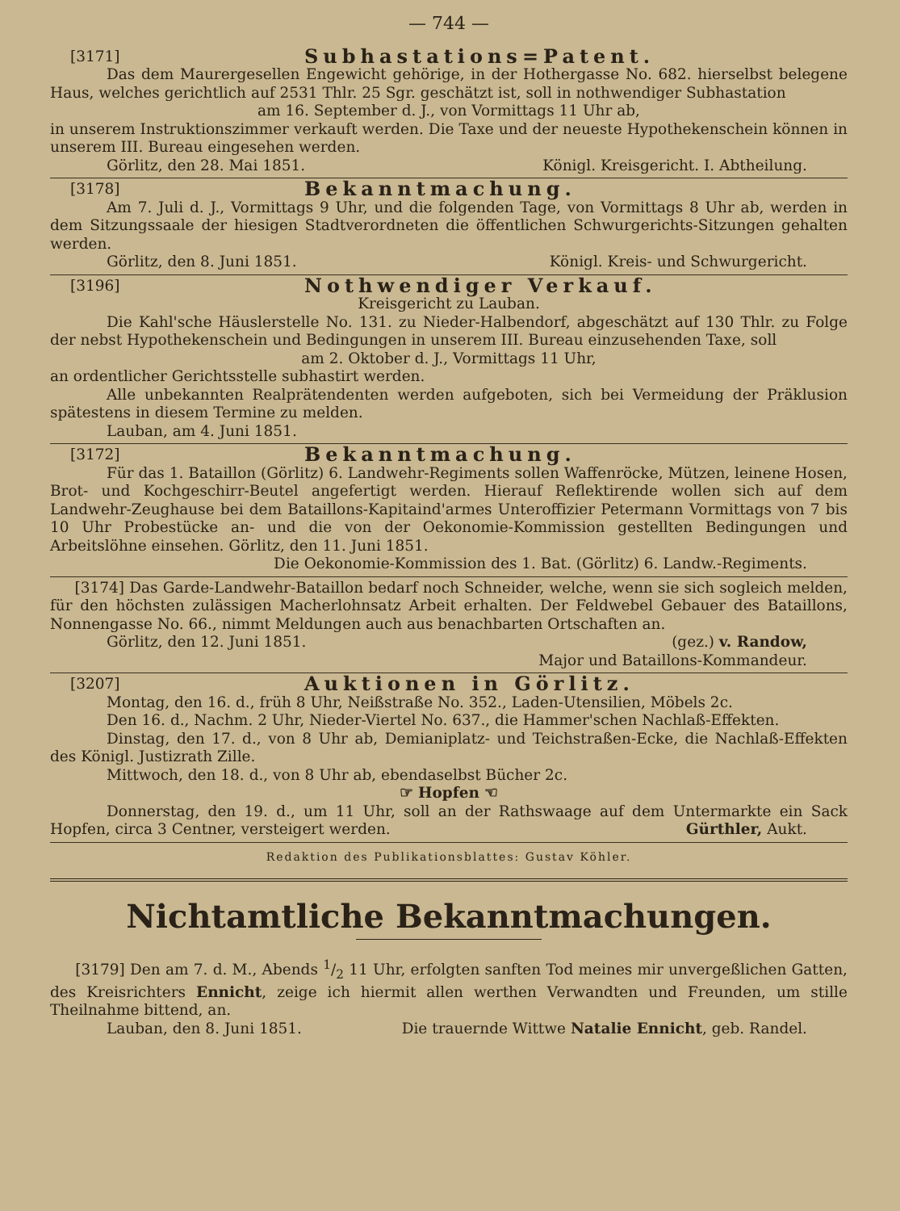— 744 —
[3171] Subhastations=Patent.
Das dem Maurergesellen Engewicht gehörige, in der Hothergasse No. 682. hierselbst belegene Haus, welches gerichtlich auf 2531 Thlr. 25 Sgr. geschätzt ist, soll in nothwendiger Subhastation
am 16. September d. J., von Vormittags 11 Uhr ab,
in unserem Instruktionszimmer verkauft werden. Die Taxe und der neueste Hypothekenschein können in unserem III. Bureau eingesehen werden.
Görlitz, den 28. Mai 1851. Königl. Kreisgericht. I. Abtheilung.
[3178] Bekanntmachung.
Am 7. Juli d. J., Vormittags 9 Uhr, und die folgenden Tage, von Vormittags 8 Uhr ab, werden in dem Sitzungssaale der hiesigen Stadtverordneten die öffentlichen Schwurgerichts-Sitzungen gehalten werden.
Görlitz, den 8. Juni 1851. Königl. Kreis- und Schwurgericht.
[3196] Nothwendiger Verkauf.
Kreisgericht zu Lauban.
Die Kahl'sche Häuslerstelle No. 131. zu Nieder-Halbendorf, abgeschätzt auf 130 Thlr. zu Folge der nebst Hypothekenschein und Bedingungen in unserem III. Bureau einzusehenden Taxe, soll
am 2. Oktober d. J., Vormittags 11 Uhr,
an ordentlicher Gerichtsstelle subhastirt werden.
Alle unbekannten Realprätendenten werden aufgeboten, sich bei Vermeidung der Präklusion spätestens in diesem Termine zu melden.
Lauban, am 4. Juni 1851.
[3172] Bekanntmachung.
Für das 1. Bataillon (Görlitz) 6. Landwehr-Regiments sollen Waffenröcke, Mützen, leinene Hosen, Brot- und Kochgeschirr-Beutel angefertigt werden. Hierauf Reflektirende wollen sich auf dem Landwehr-Zeughause bei dem Bataillons-Kapitaind'armes Unteroffizier Petermann Vormittags von 7 bis 10 Uhr Probestücke an- und die von der Oekonomie-Kommission gestellten Bedingungen und Arbeitslöhne einsehen. Görlitz, den 11. Juni 1851.
Die Oekonomie-Kommission des 1. Bat. (Görlitz) 6. Landw.-Regiments.
[3174] Das Garde-Landwehr-Bataillon bedarf noch Schneider, welche, wenn sie sich sogleich melden, für den höchsten zulässigen Macherlohnsatz Arbeit erhalten. Der Feldwebel Gebauer des Bataillons, Nonnengasse No. 66., nimmt Meldungen auch aus benachbarten Ortschaften an.
Görlitz, den 12. Juni 1851. (gez.) v. Randow,
Major und Bataillons-Kommandeur.
[3207] Auktionen in Görlitz.
Montag, den 16. d., früh 8 Uhr, Neißstraße No. 352., Laden-Utensilien, Möbels 2c.
Den 16. d., Nachm. 2 Uhr, Nieder-Viertel No. 637., die Hammer'schen Nachlaß-Effekten.
Dinstag, den 17. d., von 8 Uhr ab, Demianiplatz- und Teichstraßen-Ecke, die Nachlaß-Effekten des Königl. Justizrath Zille.
Mittwoch, den 18. d., von 8 Uhr ab, ebendaselbst Bücher 2c.
☞ Hopfen ☜
Donnerstag, den 19. d., um 11 Uhr, soll an der Rathswaage auf dem Untermarkte ein Sack Hopfen, circa 3 Centner, versteigert werden. Gürthler, Aukt.
Redaktion des Publikationsblattes: Gustav Köhler.
Nichtamtliche Bekanntmachungen.
[3179] Den am 7. d. M., Abends 1/2 11 Uhr, erfolgten sanften Tod meines mir unvergeßlichen Gatten, des Kreisrichters Ennicht, zeige ich hiermit allen werthen Verwandten und Freunden, um stille Theilnahme bittend, an.
Lauban, den 8. Juni 1851. Die trauernde Wittwe Natalie Ennicht, geb. Randel.